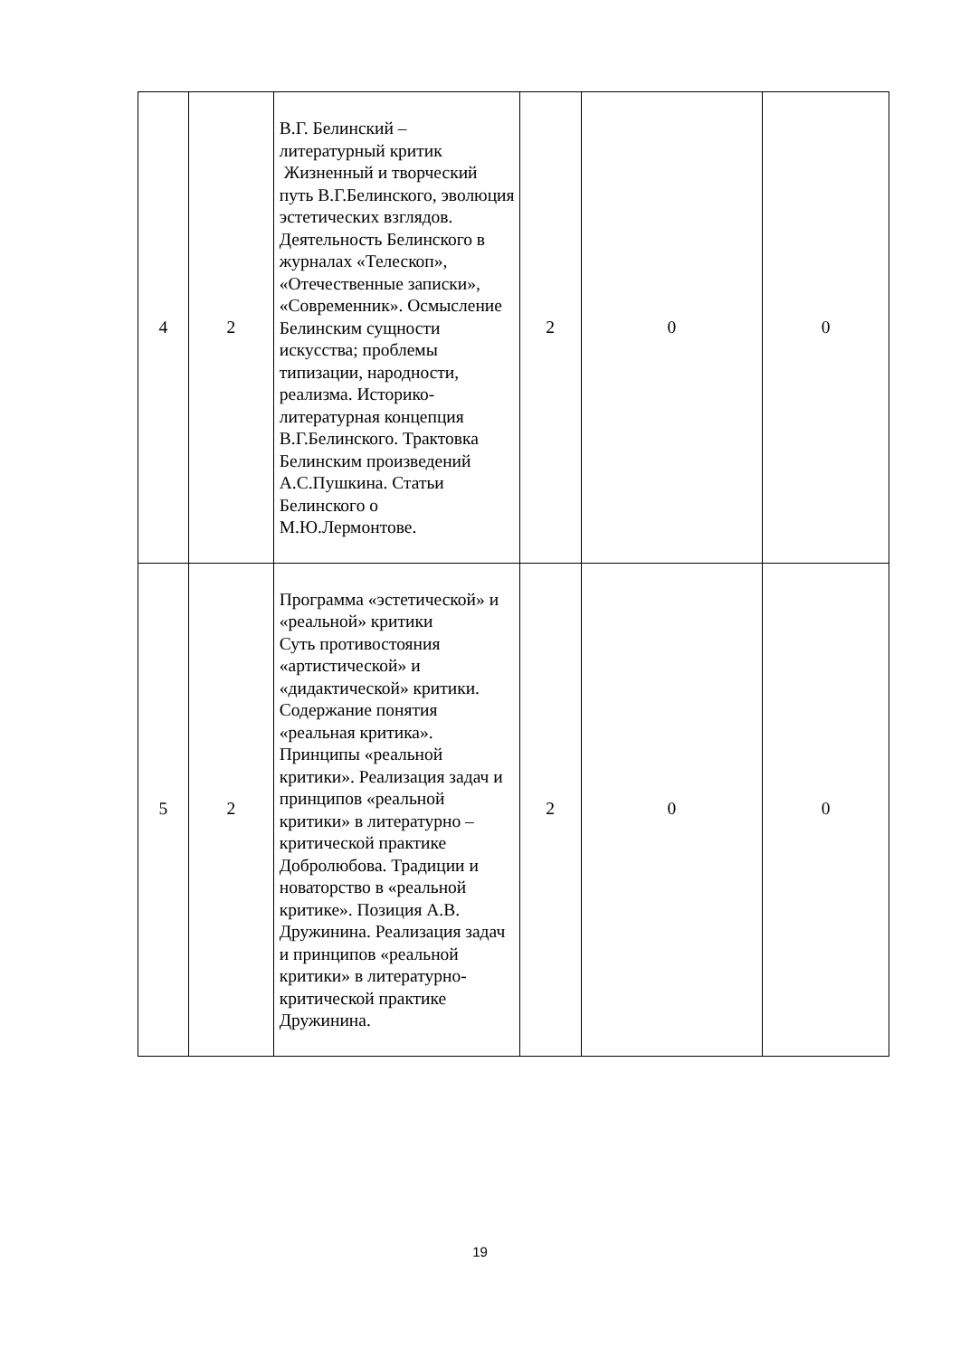| 4 | 2 | В.Г. Белинский – литературный критик Жизненный и творческий путь В.Г.Белинского, эволюция эстетических взглядов. Деятельность Белинского в журналах «Телескоп», «Отечественные записки», «Современник». Осмысление Белинским сущности искусства; проблемы типизации, народности, реализма. Историко-литературная концепция В.Г.Белинского. Трактовка Белинским произведений А.С.Пушкина. Статьи Белинского о М.Ю.Лермонтове. | 2 | 0 | 0 |
| 5 | 2 | Программа «эстетической» и «реальной» критики Суть противостояния «артистической» и «дидактической» критики. Содержание понятия «реальная критика». Принципы «реальной критики». Реализация задач и принципов «реальной критики» в литературно – критической практике Добролюбова. Традиции и новаторство в «реальной критике». Позиция А.В. Дружинина. Реализация задач и принципов «реальной критики» в литературно-критической практике Дружинина. | 2 | 0 | 0 |
19